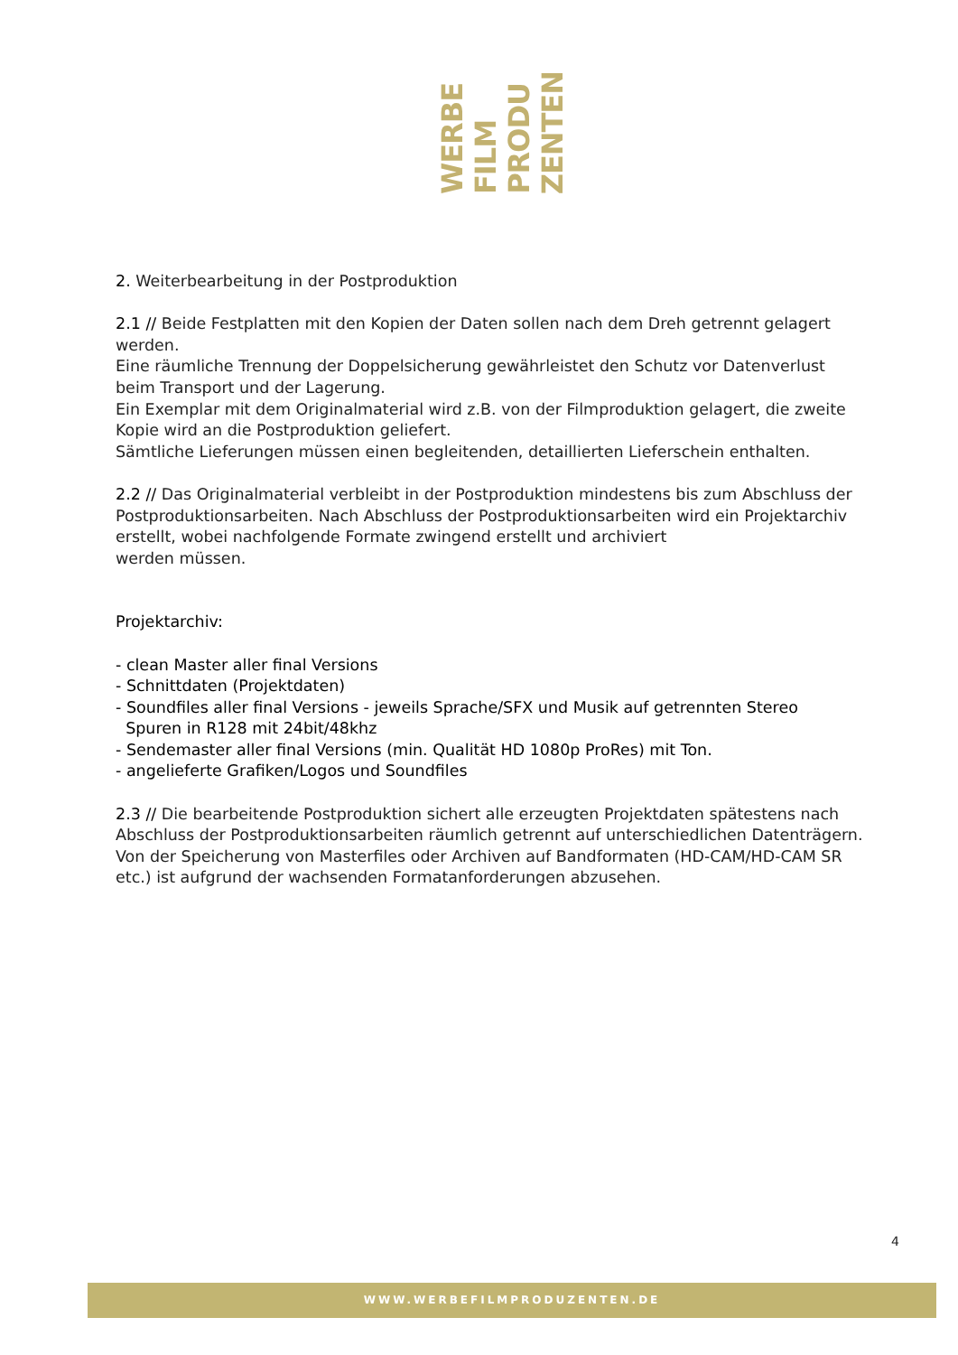WERBE
FILM
PRODU
ZENTEN
2. Weiterbearbeitung in der Postproduktion
2.1 // Beide Festplatten mit den Kopien der Daten sollen nach dem Dreh getrennt gelagert werden.
Eine räumliche Trennung der Doppelsicherung gewährleistet den Schutz vor Datenverlust beim Transport und der Lagerung.
Ein Exemplar mit dem Originalmaterial wird z.B. von der Filmproduktion gelagert, die zweite Kopie wird an die Postproduktion geliefert.
Sämtliche Lieferungen müssen einen begleitenden, detaillierten Lieferschein enthalten.
2.2 // Das Originalmaterial verbleibt in der Postproduktion mindestens bis zum Abschluss der Postproduktionsarbeiten. Nach Abschluss der Postproduktionsarbeiten wird ein Projektarchiv erstellt, wobei nachfolgende Formate zwingend erstellt und archiviert
werden müssen.
Projektarchiv:
- clean Master aller final Versions
- Schnittdaten (Projektdaten)
- Soundfiles aller final Versions - jeweils Sprache/SFX und Musik auf getrennten Stereo
Spuren in R128 mit 24bit/48khz
- Sendemaster aller final Versions (min. Qualität HD 1080p ProRes) mit Ton.
- angelieferte Grafiken/Logos und Soundfiles
2.3 // Die bearbeitende Postproduktion sichert alle erzeugten Projektdaten spätestens nach Abschluss der Postproduktionsarbeiten räumlich getrennt auf unterschiedlichen Datenträgern. Von der Speicherung von Masterfiles oder Archiven auf Bandformaten (HD-CAM/HD-CAM SR etc.) ist aufgrund der wachsenden Formatanforderungen abzusehen.
4
WWW.WERBEFILMPRODUZENTEN.DE